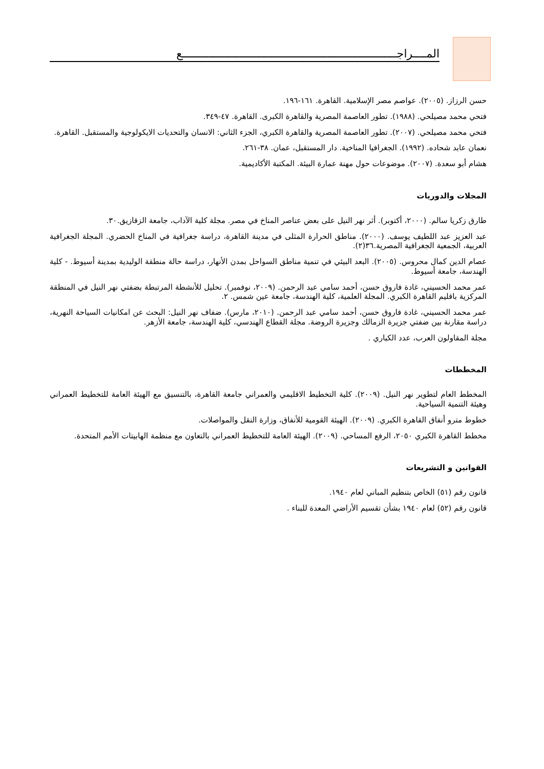المــــراجـــــــــــــــــــــــــــــــــــــــــــــــــــــــــــــــــع
حسن الرزاز. (٢٠٠٥). عواصم مصر الإسلامية. القاهرة. ١٦١-١٩٦.
فتحي محمد مصيلحي. (١٩٨٨). تطور العاصمة المصرية والقاهرة الكبرى. القاهرة. ٤٧-٣٤٩.
فتحي محمد مصيلحي. (٢٠٠٧). تطور العاصمة المصرية والقاهرة الكبري، الجزء الثاني: الانسان والتحديات الايكولوجية والمستقبل. القاهرة.
نعمان عابد شحاده. (١٩٩٢). الجغرافيا المناخية. دار المستقبل، عمان. ٣٨-٢٦١.
هشام أبو سعدة. (٢٠٠٧). موضوعات حول مهنة عمارة البيئة. المكتبة الأكاديمية.
المجلات والدوريات
طارق زكريا سالم. (٢٠٠٠، أكتوبر). أثر نهر النيل على بعض عناصر المناخ في مصر. مجلة كلية الآداب، جامعة الزقازيق.٣٠.
عبد العزيز عبد اللطيف يوسف. (٢٠٠٠). مناطق الحرارة المثلى في مدينة القاهرة، دراسة جغرافية في المناخ الحضري. المجلة الجغرافية العربية، الجمعية الجغرافية المصرية.٣٦(٢).
عصام الدين كمال محروس. (٢٠٠٥). البعد البيئي في تنمية مناطق السواحل بمدن الأنهار، دراسة حالة منطقة الوليدية بمدينة أسيوط. - كلية الهندسة، جامعة أسيوط.
عمر محمد الحسيني، غادة فاروق حسن، أحمد سامي عبد الرحمن. (٢٠٠٩، نوفمبر). تحليل للأنشطة المرتبطة بضفتي نهر النيل في المنطقة المركزية باقليم القاهرة الكبري. المجلة العلمية، كلية الهندسة، جامعة عين شمس. ٢.
عمر محمد الحسيني، غادة فاروق حسن، أحمد سامي عبد الرحمن. (٢٠١٠، مارس). ضفاف نهر النيل: البحث عن امكانيات السياحة النهرية، دراسة مقارنة بين ضفتي جزيرة الزمالك وجزيرة الروضة. مجلة القطاع الهندسي، كلية الهندسة، جامعة الأزهر.
مجلة المقاولون العرب، عدد الكباري .
المخططات
المخطط العام لتطوير نهر النيل. (٢٠٠٩). كلية التخطيط الاقليمي والعمراني جامعة القاهرة، بالتنسيق مع الهيئة العامة للتخطيط العمراني وهيئة التنمية السياحية.
خطوط مترو أنفاق القاهرة الكبري. (٢٠٠٩). الهيئة القومية للأنفاق، وزارة النقل والمواصلات.
مخطط القاهرة الكبري ٢٠٥٠، الرفع المساحي. (٢٠٠٩). الهيئة العامة للتخطيط العمراني بالتعاون مع منظمة الهابيتات الأمم المتحدة.
القوانين و التشريعات
قانون رقم (٥١) الخاص بتنظيم المباني لعام ١٩٤٠.
قانون رقم (٥٢) لعام ١٩٤٠ بشأن تقسيم الأراضي المعدة للبناء .